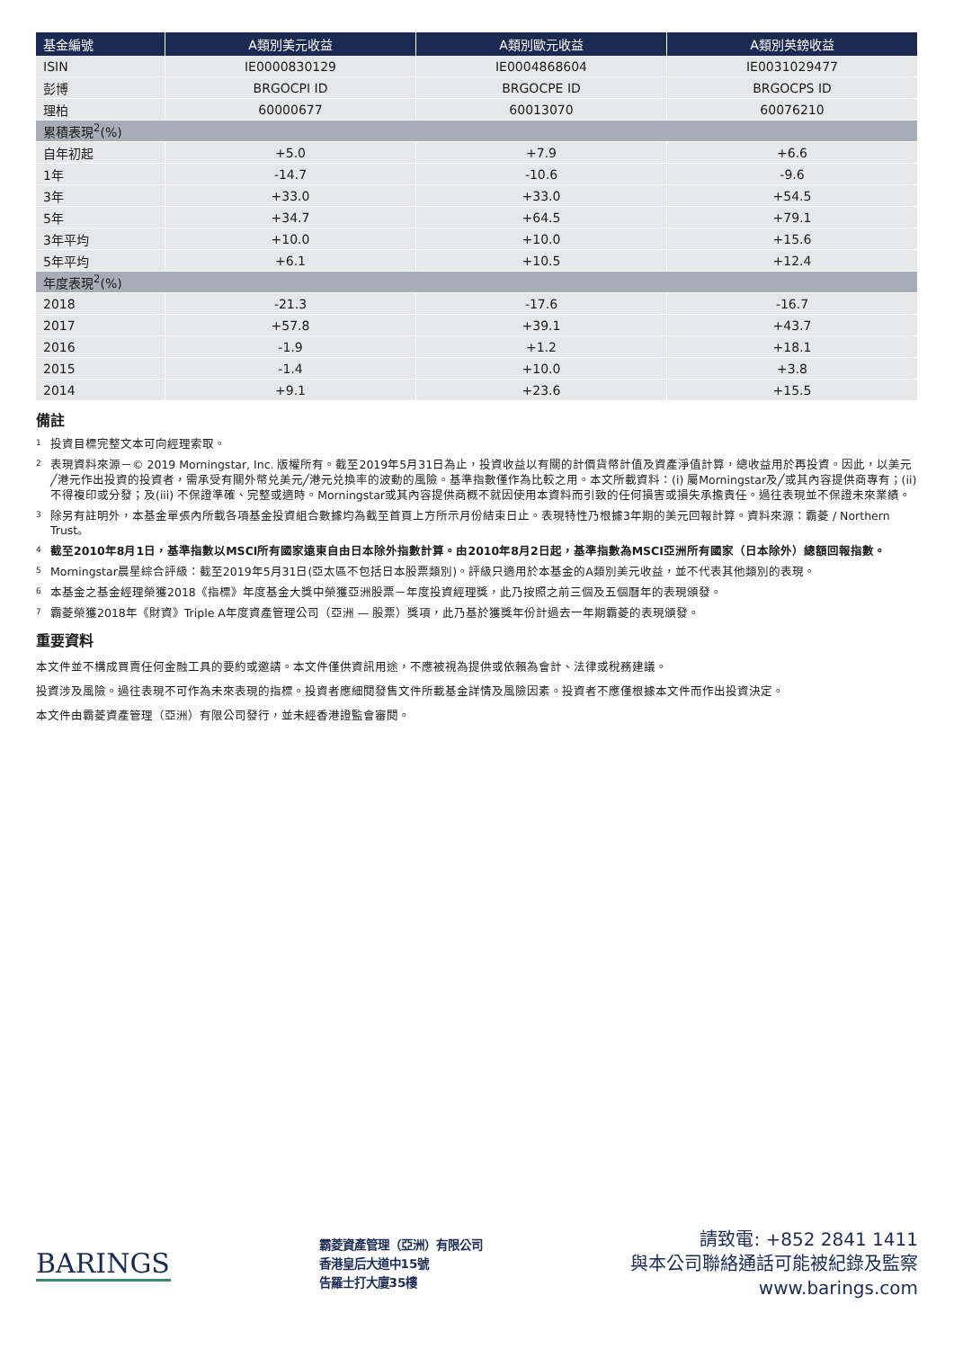| 基金編號 | A類別美元收益 | A類別歐元收益 | A類別英鎊收益 |
| --- | --- | --- | --- |
| ISIN | IE0000830129 | IE0004868604 | IE0031029477 |
| 彭博 | BRGOCPI ID | BRGOCPE ID | BRGOCPS ID |
| 理柏 | 60000677 | 60013070 | 60076210 |
| 累積表現<sup>2</sup>(%) | | | |
| 自年初起 | +5.0 | +7.9 | +6.6 |
| 1年 | -14.7 | -10.6 | -9.6 |
| 3年 | +33.0 | +33.0 | +54.5 |
| 5年 | +34.7 | +64.5 | +79.1 |
| 3年平均 | +10.0 | +10.0 | +15.6 |
| 5年平均 | +6.1 | +10.5 | +12.4 |
| 年度表現<sup>2</sup>(%) | | | |
| 2018 | -21.3 | -17.6 | -16.7 |
| 2017 | +57.8 | +39.1 | +43.7 |
| 2016 | -1.9 | +1.2 | +18.1 |
| 2015 | -1.4 | +10.0 | +3.8 |
| 2014 | +9.1 | +23.6 | +15.5 |
備註
<sup>1</sup> 投資目標完整文本可向經理索取。
<sup>2</sup> 表現資料來源－© 2019 Morningstar, Inc. 版權所有。截至2019年5月31日為止，投資收益以有關的計價貨幣計值及資產淨值計算，總收益用於再投資。因此，以美元╱港元作出投資的投資者，需承受有關外幣兑美元╱港元兑換率的波動的風險。基準指數僅作為比較之用。本文所載資料：(i) 屬Morningstar及╱或其內容提供商專有；(ii) 不得複印或分發；及(iii) 不保證準確、完整或適時。Morningstar或其內容提供商概不就因使用本資料而引致的任何損害或損失承擔責任。過往表現並不保證未來業績。
<sup>3</sup> 除另有註明外，本基金單張內所載各項基金投資組合數據均為截至首頁上方所示月份結束日止。表現特性乃根據3年期的美元回報計算。資料來源：霸菱 / Northern Trust。
<sup>4</sup> 截至2010年8月1日，基準指數以MSCI所有國家遠東自由日本除外指數計算。由2010年8月2日起，基準指數為MSCI亞洲所有國家（日本除外）總額回報指數。
<sup>5</sup> Morningstar晨星綜合評級：截至2019年5月31日(亞太區不包括日本股票類別)。評級只適用於本基金的A類別美元收益，並不代表其他類別的表現。
<sup>6</sup> 本基金之基金經理榮獲2018《指標》年度基金大獎中榮獲亞洲股票－年度投資經理獎，此乃按照之前三個及五個曆年的表現頒發。
<sup>7</sup> 霸菱榮獲2018年《財資》Triple A年度資產管理公司（亞洲 — 股票）獎項，此乃基於獲獎年份計過去一年期霸菱的表現頒發。
重要資料
本文件並不構成買賣任何金融工具的要約或邀請。本文件僅供資訊用途，不應被視為提供或依賴為會計、法律或稅務建議。
投資涉及風險。過往表現不可作為未來表現的指標。投資者應細閱發售文件所載基金詳情及風險因素。投資者不應僅根據本文件而作出投資決定。
本文件由霸菱資產管理（亞洲）有限公司發行，並未經香港證監會審閱。
BARINGS
霸菱資產管理（亞洲）有限公司
香港皇后大道中15號
告羅士打大廈35樓
請致電: +852 2841 1411
與本公司聯絡通話可能被紀錄及監察
www.barings.com